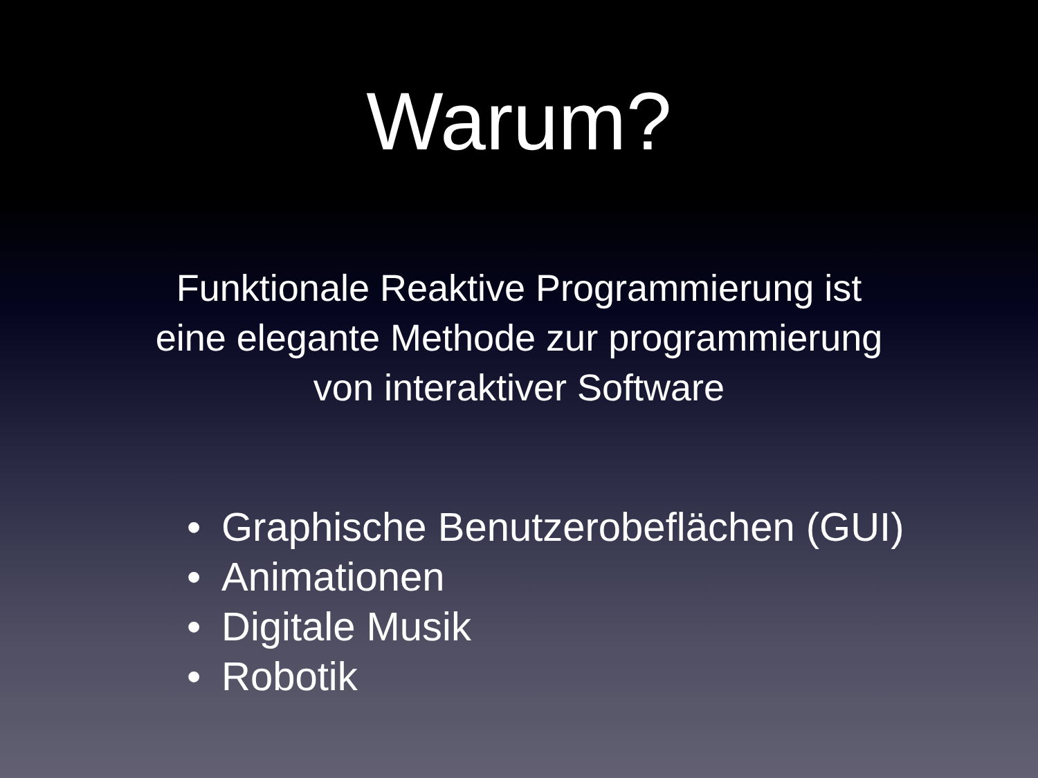Warum?
Funktionale Reaktive Programmierung ist
eine elegante Methode zur programmierung
von interaktiver Software
• Graphische Benutzerobeflächen (GUI)
• Animationen
• Digitale Musik
• Robotik